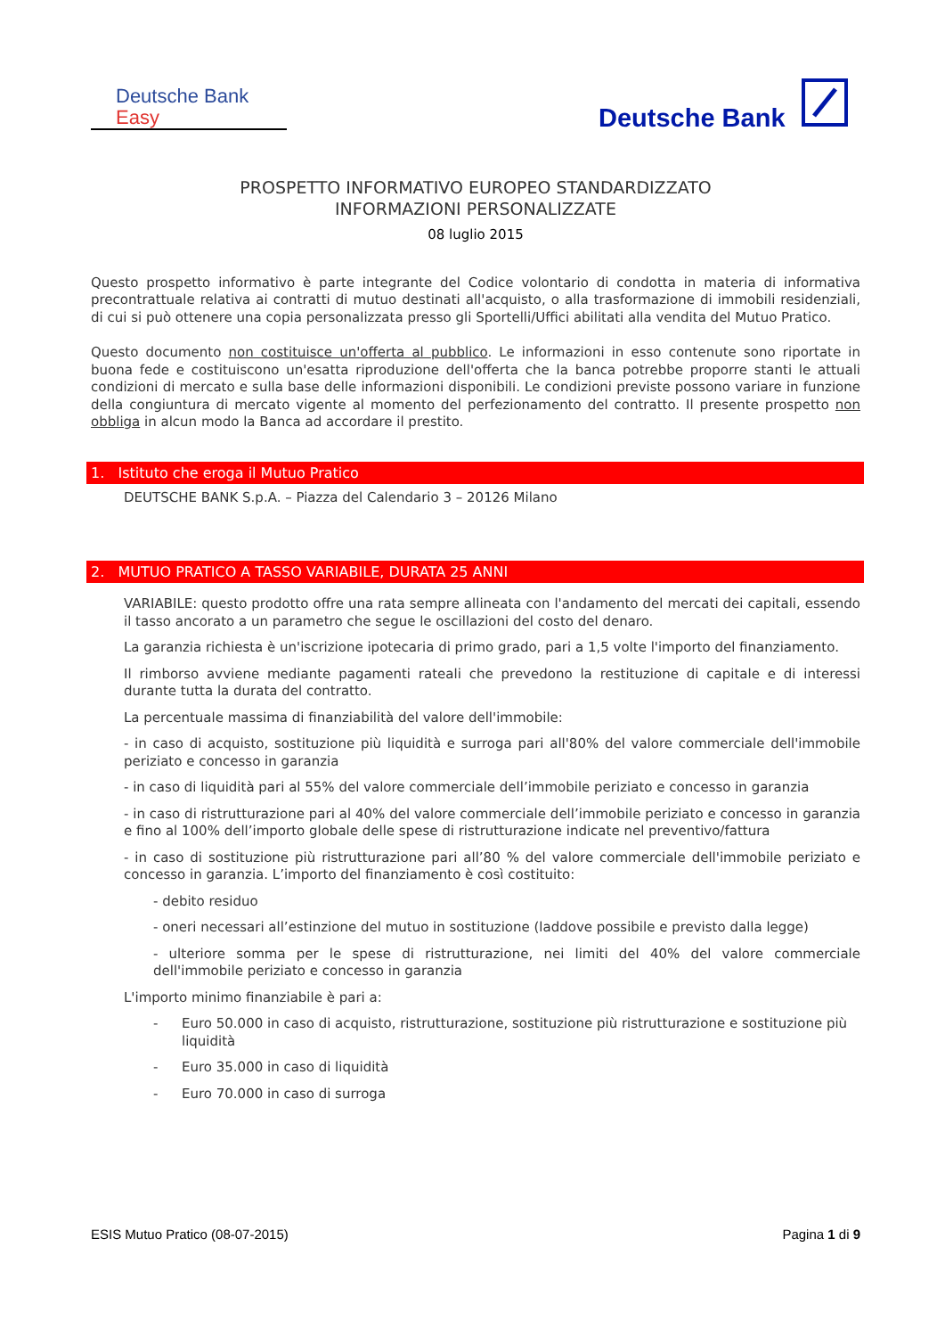Deutsche Bank
Easy
Deutsche Bank
PROSPETTO INFORMATIVO EUROPEO STANDARDIZZATO
INFORMAZIONI PERSONALIZZATE
08 luglio 2015
Questo prospetto informativo è parte integrante del Codice volontario di condotta in materia di informativa precontrattuale relativa ai contratti di mutuo destinati all'acquisto, o alla trasformazione di immobili residenziali, di cui si può ottenere una copia personalizzata presso gli Sportelli/Uffici abilitati alla vendita del Mutuo Pratico.
Questo documento non costituisce un'offerta al pubblico. Le informazioni in esso contenute sono riportate in buona fede e costituiscono un'esatta riproduzione dell'offerta che la banca potrebbe proporre stanti le attuali condizioni di mercato e sulla base delle informazioni disponibili. Le condizioni previste possono variare in funzione della congiuntura di mercato vigente al momento del perfezionamento del contratto. Il presente prospetto non obbliga in alcun modo la Banca ad accordare il prestito.
1. Istituto che eroga il Mutuo Pratico
DEUTSCHE BANK S.p.A. – Piazza del Calendario 3 – 20126 Milano
2. MUTUO PRATICO A TASSO VARIABILE, DURATA 25 ANNI
VARIABILE: questo prodotto offre una rata sempre allineata con l'andamento del mercati dei capitali, essendo il tasso ancorato a un parametro che segue le oscillazioni del costo del denaro.
La garanzia richiesta è un'iscrizione ipotecaria di primo grado, pari a 1,5 volte l'importo del finanziamento.
Il rimborso avviene mediante pagamenti rateali che prevedono la restituzione di capitale e di interessi durante tutta la durata del contratto.
La percentuale massima di finanziabilità del valore dell'immobile:
- in caso di acquisto, sostituzione più liquidità e surroga pari all'80% del valore commerciale dell'immobile periziato e concesso in garanzia
- in caso di liquidità pari al 55% del valore commerciale dell’immobile periziato e concesso in garanzia
- in caso di ristrutturazione pari al 40% del valore commerciale dell’immobile periziato e concesso in garanzia e fino al 100% dell’importo globale delle spese di ristrutturazione indicate nel preventivo/fattura
- in caso di sostituzione più ristrutturazione pari all’80 % del valore commerciale dell'immobile periziato e concesso in garanzia. L’importo del finanziamento è così costituito:
- debito residuo
- oneri necessari all’estinzione del mutuo in sostituzione (laddove possibile e previsto dalla legge)
- ulteriore somma per le spese di ristrutturazione, nei limiti del 40% del valore commerciale dell'immobile periziato e concesso in garanzia
L'importo minimo finanziabile è pari a:
- Euro 50.000 in caso di acquisto, ristrutturazione, sostituzione più ristrutturazione e sostituzione più liquidità
- Euro 35.000 in caso di liquidità
- Euro 70.000 in caso di surroga
ESIS Mutuo Pratico (08-07-2015) Pagina 1 di 9